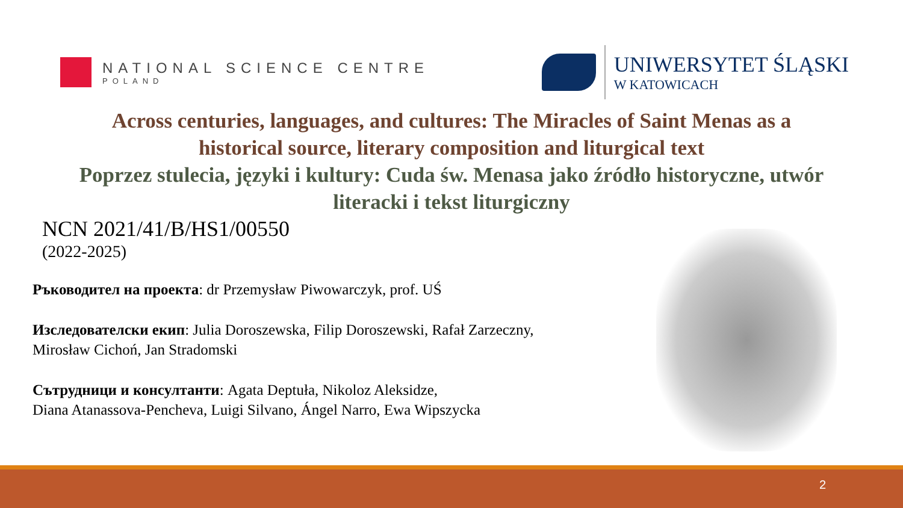NATIONAL SCIENCE CENTRE
POLAND
UNIWERSYTET ŚLĄSKI
W KATOWICACH
Across centuries, languages, and cultures: The Miracles of Saint Menas as a
historical source, literary composition and liturgical text
Poprzez stulecia, języki i kultury: Cuda św. Menasa jako źródło historyczne, utwór
literacki i tekst liturgiczny
NCN 2021/41/B/HS1/00550
(2022-2025)
Ръководител на проекта: dr Przemysław Piwowarczyk, prof. UŚ
Изследователски екип: Julia Doroszewska, Filip Doroszewski, Rafał Zarzeczny, Mirosław Cichoń, Jan Stradomski
Сътрудници и консултанти: Agata Deptuła, Nikoloz Aleksidze,
Diana Atanassova-Pencheva, Luigi Silvano, Ángel Narro, Ewa Wipszycka
2